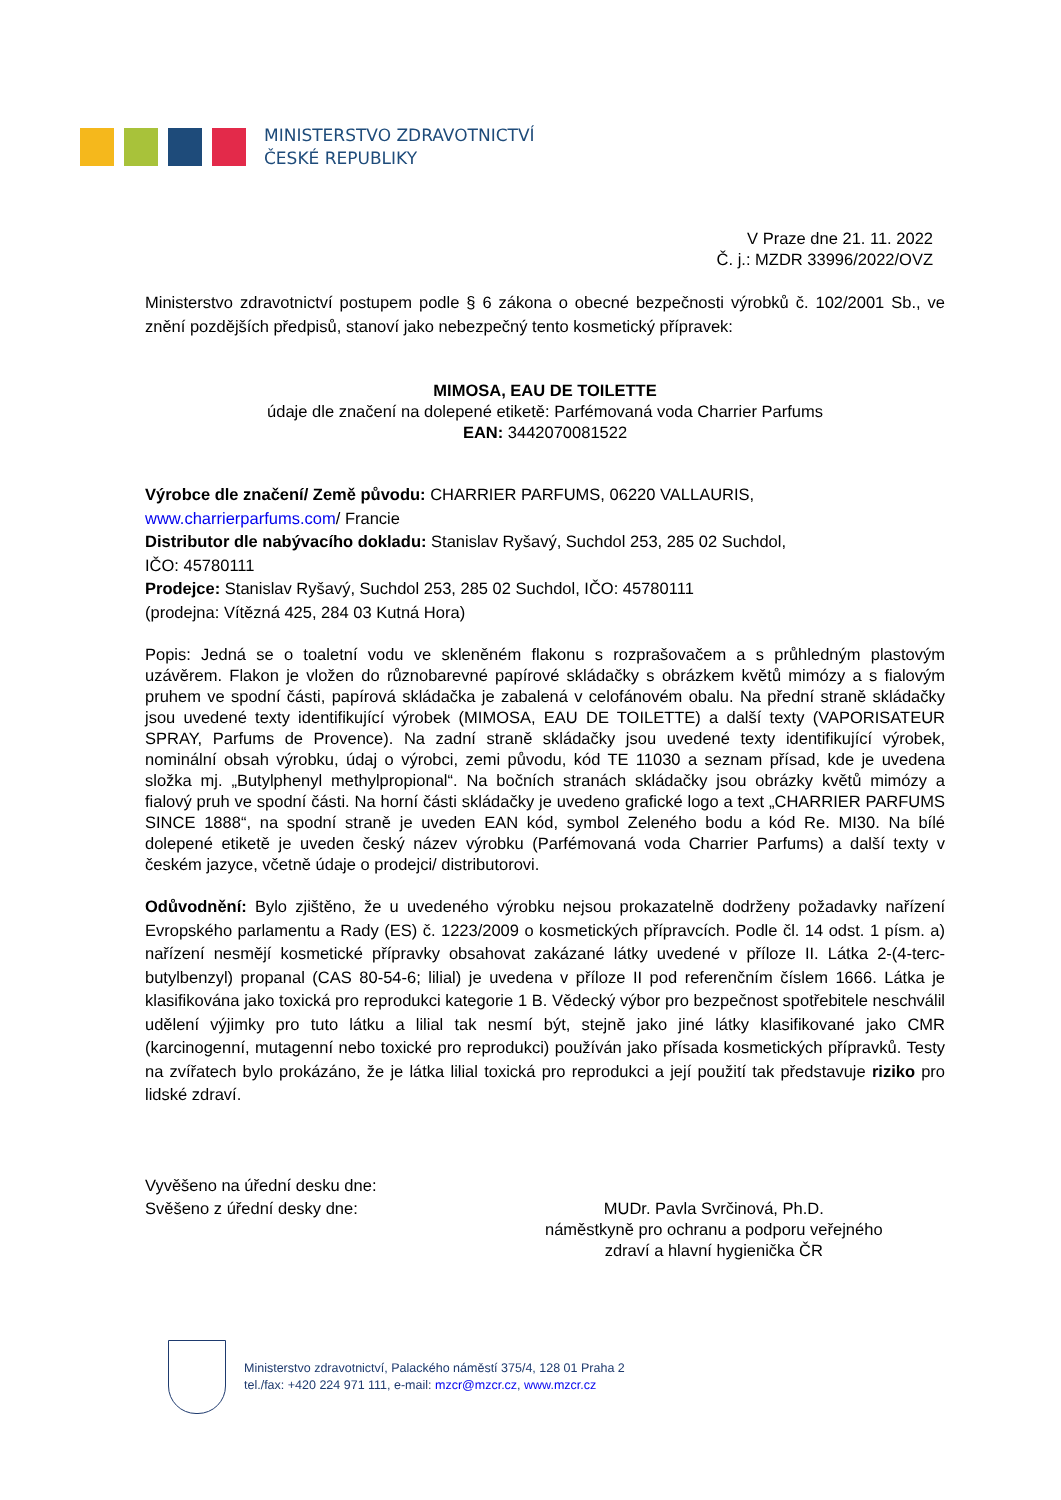MINISTERSTVO ZDRAVOTNICTVÍ
ČESKÉ REPUBLIKY
V Praze dne 21. 11. 2022
Č. j.: MZDR 33996/2022/OVZ
Ministerstvo zdravotnictví postupem podle § 6 zákona o obecné bezpečnosti výrobků č. 102/2001 Sb., ve znění pozdějších předpisů, stanoví jako nebezpečný tento kosmetický přípravek:
MIMOSA, EAU DE TOILETTE
údaje dle značení na dolepené etiketě: Parfémovaná voda Charrier Parfums
EAN: 3442070081522
Výrobce dle značení/ Země původu: CHARRIER PARFUMS, 06220 VALLAURIS,
www.charrierparfums.com/ Francie
Distributor dle nabývacího dokladu: Stanislav Ryšavý, Suchdol 253, 285 02 Suchdol,
IČO: 45780111
Prodejce: Stanislav Ryšavý, Suchdol 253, 285 02 Suchdol, IČO: 45780111
(prodejna: Vítězná 425, 284 03 Kutná Hora)
Popis: Jedná se o toaletní vodu ve skleněném flakonu s rozprašovačem a s průhledným plastovým uzávěrem. Flakon je vložen do různobarevné papírové skládačky s obrázkem květů mimózy a s fialovým pruhem ve spodní části, papírová skládačka je zabalená v celofánovém obalu. Na přední straně skládačky jsou uvedené texty identifikující výrobek (MIMOSA, EAU DE TOILETTE) a další texty (VAPORISATEUR SPRAY, Parfums de Provence). Na zadní straně skládačky jsou uvedené texty identifikující výrobek, nominální obsah výrobku, údaj o výrobci, zemi původu, kód TE 11030 a seznam přísad, kde je uvedena složka mj. „Butylphenyl methylpropional“. Na bočních stranách skládačky jsou obrázky květů mimózy a fialový pruh ve spodní části. Na horní části skládačky je uvedeno grafické logo a text „CHARRIER PARFUMS SINCE 1888“, na spodní straně je uveden EAN kód, symbol Zeleného bodu a kód Re. MI30. Na bílé dolepené etiketě je uveden český název výrobku (Parfémovaná voda Charrier Parfums) a další texty v českém jazyce, včetně údaje o prodejci/ distributorovi.
Odůvodnění: Bylo zjištěno, že u uvedeného výrobku nejsou prokazatelně dodrženy požadavky nařízení Evropského parlamentu a Rady (ES) č. 1223/2009 o kosmetických přípravcích. Podle čl. 14 odst. 1 písm. a) nařízení nesmějí kosmetické přípravky obsahovat zakázané látky uvedené v příloze II. Látka 2-(4-terc-butylbenzyl) propanal (CAS 80-54-6; lilial) je uvedena v příloze II pod referenčním číslem 1666. Látka je klasifikována jako toxická pro reprodukci kategorie 1 B. Vědecký výbor pro bezpečnost spotřebitele neschválil udělení výjimky pro tuto látku a lilial tak nesmí být, stejně jako jiné látky klasifikované jako CMR (karcinogenní, mutagenní nebo toxické pro reprodukci) používán jako přísada kosmetických přípravků. Testy na zvířatech bylo prokázáno, že je látka lilial toxická pro reprodukci a její použití tak představuje riziko pro lidské zdraví.
Vyvěšeno na úřední desku dne:
Svěšeno z úřední desky dne: MUDr. Pavla Svrčinová, Ph.D.
náměstkyně pro ochranu a podporu veřejného
zdraví a hlavní hygienička ČR
Ministerstvo zdravotnictví, Palackého náměstí 375/4, 128 01 Praha 2
tel./fax: +420 224 971 111, e-mail: mzcr@mzcr.cz, www.mzcr.cz